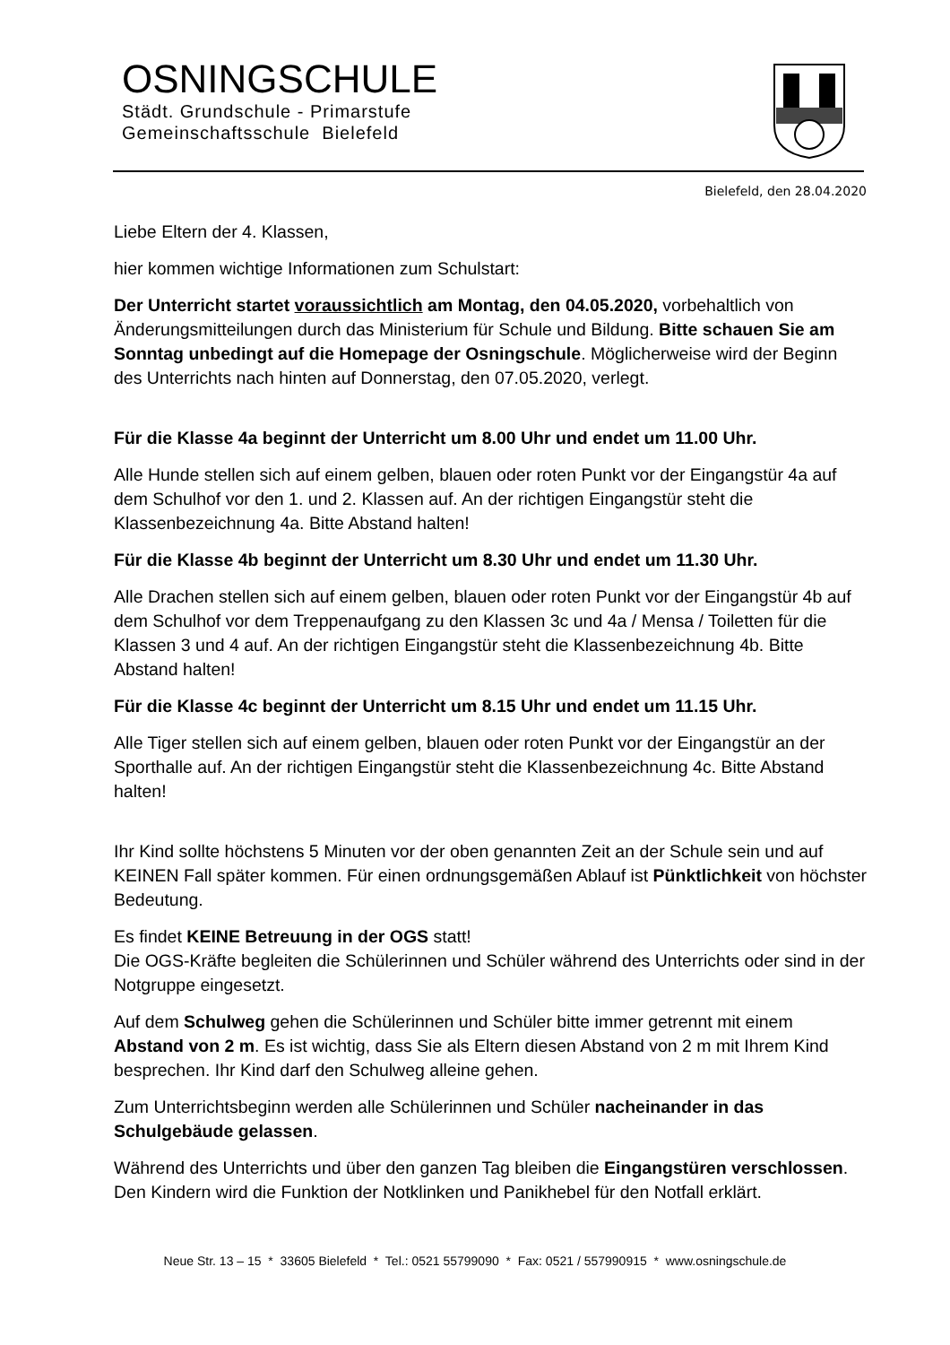OSNINGSCHULE
Städt. Grundschule - Primarstufe
Gemeinschaftsschule Bielefeld
Bielefeld, den 28.04.2020
Liebe Eltern der 4. Klassen,
hier kommen wichtige Informationen zum Schulstart:
Der Unterricht startet voraussichtlich am Montag, den 04.05.2020, vorbehaltlich von Änderungsmitteilungen durch das Ministerium für Schule und Bildung. Bitte schauen Sie am Sonntag unbedingt auf die Homepage der Osningschule. Möglicherweise wird der Beginn des Unterrichts nach hinten auf Donnerstag, den 07.05.2020, verlegt.
Für die Klasse 4a beginnt der Unterricht um 8.00 Uhr und endet um 11.00 Uhr.
Alle Hunde stellen sich auf einem gelben, blauen oder roten Punkt vor der Eingangstür 4a auf dem Schulhof vor den 1. und 2. Klassen auf. An der richtigen Eingangstür steht die Klassenbezeichnung 4a. Bitte Abstand halten!
Für die Klasse 4b beginnt der Unterricht um 8.30 Uhr und endet um 11.30 Uhr.
Alle Drachen stellen sich auf einem gelben, blauen oder roten Punkt vor der Eingangstür 4b auf dem Schulhof vor dem Treppenaufgang zu den Klassen 3c und 4a / Mensa / Toiletten für die Klassen 3 und 4 auf. An der richtigen Eingangstür steht die Klassenbezeichnung 4b. Bitte Abstand halten!
Für die Klasse 4c beginnt der Unterricht um 8.15 Uhr und endet um 11.15 Uhr.
Alle Tiger stellen sich auf einem gelben, blauen oder roten Punkt vor der Eingangstür an der Sporthalle auf. An der richtigen Eingangstür steht die Klassenbezeichnung 4c. Bitte Abstand halten!
Ihr Kind sollte höchstens 5 Minuten vor der oben genannten Zeit an der Schule sein und auf KEINEN Fall später kommen. Für einen ordnungsgemäßen Ablauf ist Pünktlichkeit von höchster Bedeutung.
Es findet KEINE Betreuung in der OGS statt!
Die OGS-Kräfte begleiten die Schülerinnen und Schüler während des Unterrichts oder sind in der Notgruppe eingesetzt.
Auf dem Schulweg gehen die Schülerinnen und Schüler bitte immer getrennt mit einem Abstand von 2 m. Es ist wichtig, dass Sie als Eltern diesen Abstand von 2 m mit Ihrem Kind besprechen. Ihr Kind darf den Schulweg alleine gehen.
Zum Unterrichtsbeginn werden alle Schülerinnen und Schüler nacheinander in das Schulgebäude gelassen.
Während des Unterrichts und über den ganzen Tag bleiben die Eingangstüren verschlossen. Den Kindern wird die Funktion der Notklinken und Panikhebel für den Notfall erklärt.
Neue Str. 13 – 15 * 33605 Bielefeld * Tel.: 0521 55799090 * Fax: 0521 / 557990915 * www.osningschule.de